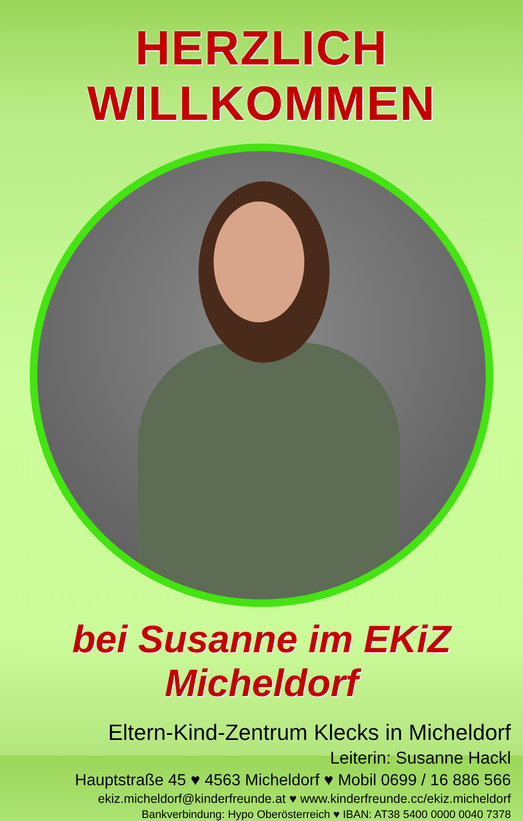HERZLICH WILLKOMMEN
bei Susanne im EKiZ Micheldorf
Eltern-Kind-Zentrum Klecks in Micheldorf
Leiterin: Susanne Hackl
Hauptstraße 45 ♥ 4563 Micheldorf ♥ Mobil 0699 / 16 886 566
ekiz.micheldorf@kinderfreunde.at ♥ www.kinderfreunde.cc/ekiz.micheldorf
Bankverbindung: Hypo Oberösterreich ♥ IBAN: AT38 5400 0000 0040 7378